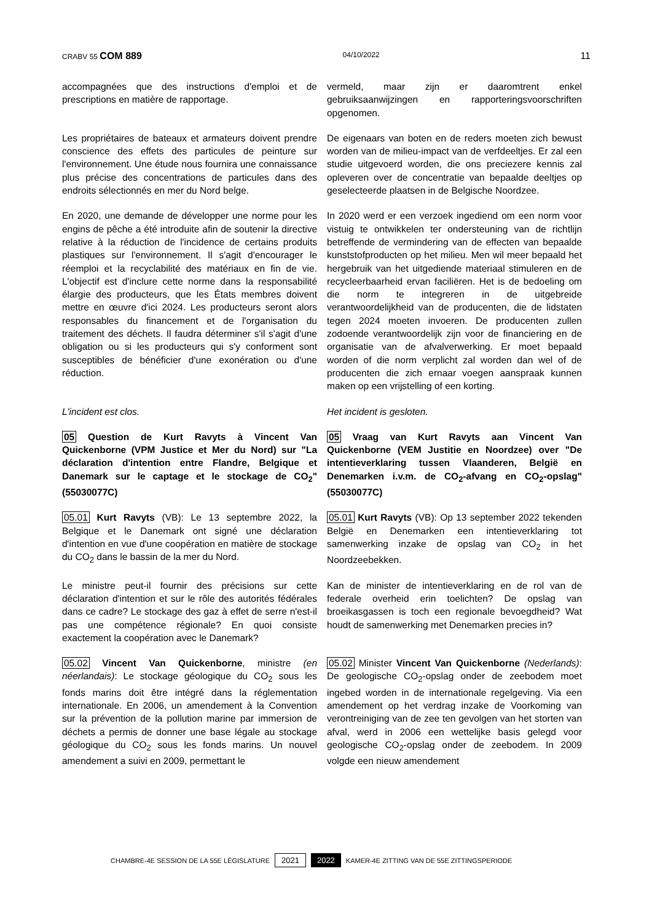CRABV 55 COM 889 04/10/2022 11
accompagnées que des instructions d'emploi et de prescriptions en matière de rapportage.
vermeld, maar zijn er daaromtrent enkel gebruiksaanwijzingen en rapporteringsvoorschriften opgenomen.
Les propriétaires de bateaux et armateurs doivent prendre conscience des effets des particules de peinture sur l'environnement. Une étude nous fournira une connaissance plus précise des concentrations de particules dans des endroits sélectionnés en mer du Nord belge.
De eigenaars van boten en de reders moeten zich bewust worden van de milieu-impact van de verfdeeltjes. Er zal een studie uitgevoerd worden, die ons preciezere kennis zal opleveren over de concentratie van bepaalde deeltjes op geselecteerde plaatsen in de Belgische Noordzee.
En 2020, une demande de développer une norme pour les engins de pêche a été introduite afin de soutenir la directive relative à la réduction de l'incidence de certains produits plastiques sur l'environnement. Il s'agit d'encourager le réemploi et la recyclabilité des matériaux en fin de vie. L'objectif est d'inclure cette norme dans la responsabilité élargie des producteurs, que les États membres doivent mettre en œuvre d'ici 2024. Les producteurs seront alors responsables du financement et de l'organisation du traitement des déchets. Il faudra déterminer s'il s'agit d'une obligation ou si les producteurs qui s'y conforment sont susceptibles de bénéficier d'une exonération ou d'une réduction.
In 2020 werd er een verzoek ingediend om een norm voor vistuig te ontwikkelen ter ondersteuning van de richtlijn betreffende de vermindering van de effecten van bepaalde kunststofproducten op het milieu. Men wil meer bepaald het hergebruik van het uitgediende materiaal stimuleren en de recycleerbaarheid ervan faciliëren. Het is de bedoeling om die norm te integreren in de uitgebreide verantwoordelijkheid van de producenten, die de lidstaten tegen 2024 moeten invoeren. De producenten zullen zodoende verantwoordelijk zijn voor de financiering en de organisatie van de afvalverwerking. Er moet bepaald worden of die norm verplicht zal worden dan wel of de producenten die zich ernaar voegen aanspraak kunnen maken op een vrijstelling of een korting.
L'incident est clos. Het incident is gesloten.
05 Question de Kurt Ravyts à Vincent Van Quickenborne (VPM Justice et Mer du Nord) sur "La déclaration d'intention entre Flandre, Belgique et Danemark sur le captage et le stockage de CO<sub>2</sub>" (55030077C)
05 Vraag van Kurt Ravyts aan Vincent Van Quickenborne (VEM Justitie en Noordzee) over "De intentieverklaring tussen Vlaanderen, België en Denemarken i.v.m. de CO<sub>2</sub>-afvang en CO<sub>2</sub>-opslag" (55030077C)
05.01 Kurt Ravyts (VB): Le 13 septembre 2022, la Belgique et le Danemark ont signé une déclaration d'intention en vue d'une coopération en matière de stockage du CO<sub>2</sub> dans le bassin de la mer du Nord.
05.01 Kurt Ravyts (VB): Op 13 september 2022 tekenden België en Denemarken een intentieverklaring tot samenwerking inzake de opslag van CO<sub>2</sub> in het Noordzeebekken.
Le ministre peut-il fournir des précisions sur cette déclaration d'intention et sur le rôle des autorités fédérales dans ce cadre? Le stockage des gaz à effet de serre n'est-il pas une compétence régionale? En quoi consiste exactement la coopération avec le Danemark?
Kan de minister de intentieverklaring en de rol van de federale overheid erin toelichten? De opslag van broeikasgassen is toch een regionale bevoegdheid? Wat houdt de samenwerking met Denemarken precies in?
05.02 Vincent Van Quickenborne, ministre (en néerlandais): Le stockage géologique du CO<sub>2</sub> sous les fonds marins doit être intégré dans la réglementation internationale. En 2006, un amendement à la Convention sur la prévention de la pollution marine par immersion de déchets a permis de donner une base légale au stockage géologique du CO<sub>2</sub> sous les fonds marins. Un nouvel amendement a suivi en 2009, permettant le
05.02 Minister Vincent Van Quickenborne (Nederlands): De geologische CO<sub>2</sub>-opslag onder de zeebodem moet ingebed worden in de internationale regelgeving. Via een amendement op het verdrag inzake de Voorkoming van verontreiniging van de zee ten gevolgen van het storten van afval, werd in 2006 een wettelijke basis gelegd voor geologische CO<sub>2</sub>-opslag onder de zeebodem. In 2009 volgde een nieuw amendement
CHAMBRE-4E SESSION DE LA 55E LÉGISLATURE 2021 2022 KAMER-4E ZITTING VAN DE 55E ZITTINGSPERIODE